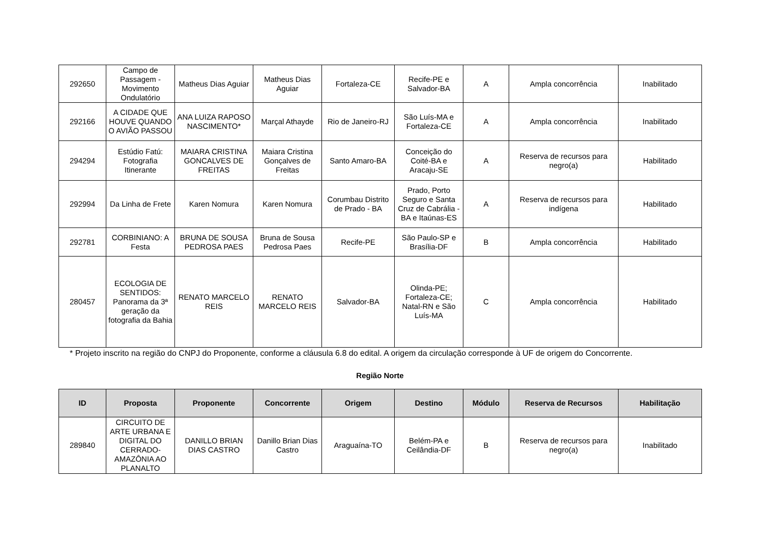| 292650 | Campo de Passagem - Movimento Ondulatório | Matheus Dias Aguiar | Matheus Dias Aguiar | Fortaleza-CE | Recife-PE e Salvador-BA | A | Ampla concorrência | Inabilitado |
| 292166 | A CIDADE QUE HOUVE QUANDO O AVIÃO PASSOU | ANA LUIZA RAPOSO NASCIMENTO* | Marçal Athayde | Rio de Janeiro-RJ | São Luís-MA e Fortaleza-CE | A | Ampla concorrência | Inabilitado |
| 294294 | Estúdio Fatú: Fotografia Itinerante | MAIARA CRISTINA GONCALVES DE FREITAS | Maiara Cristina Gonçalves de Freitas | Santo Amaro-BA | Conceição do Coité-BA e Aracaju-SE | A | Reserva de recursos para negro(a) | Habilitado |
| 292994 | Da Linha de Frete | Karen Nomura | Karen Nomura | Corumbau Distrito de Prado - BA | Prado, Porto Seguro e Santa Cruz de Cabrália - BA e Itaúnas-ES | A | Reserva de recursos para indígena | Habilitado |
| 292781 | CORBINIANO: A Festa | BRUNA DE SOUSA PEDROSA PAES | Bruna de Sousa Pedrosa Paes | Recife-PE | São Paulo-SP e Brasília-DF | B | Ampla concorrência | Habilitado |
| 280457 | ECOLOGIA DE SENTIDOS: Panorama da 3ª geração da fotografia da Bahia | RENATO MARCELO REIS | RENATO MARCELO REIS | Salvador-BA | Olinda-PE; Fortaleza-CE; Natal-RN e São Luís-MA | C | Ampla concorrência | Habilitado |
* Projeto inscrito na região do CNPJ do Proponente, conforme a cláusula 6.8 do edital. A origem da circulação corresponde à UF de origem do Concorrente.
Região Norte
| ID | Proposta | Proponente | Concorrente | Origem | Destino | Módulo | Reserva de Recursos | Habilitação |
| --- | --- | --- | --- | --- | --- | --- | --- | --- |
| 289840 | CIRCUITO DE ARTE URBANA E DIGITAL DO CERRADO-AMAZÔNIA AO PLANALTO | DANILLO BRIAN DIAS CASTRO | Danillo Brian Dias Castro | Araguaína-TO | Belém-PA e Ceilândia-DF | B | Reserva de recursos para negro(a) | Inabilitado |